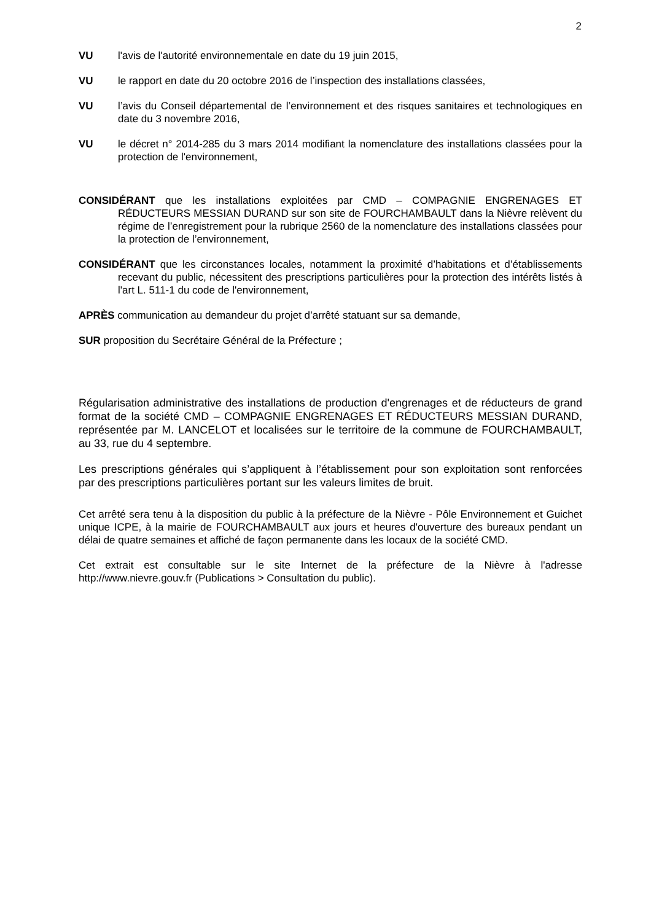2
VU l'avis de l'autorité environnementale en date du 19 juin 2015,
VU le rapport en date du 20 octobre 2016 de l’inspection des installations classées,
VU l’avis du Conseil départemental de l’environnement et des risques sanitaires et technologiques en date du 3 novembre 2016,
VU le décret n° 2014-285 du 3 mars 2014 modifiant la nomenclature des installations classées pour la protection de l'environnement,
CONSIDÉRANT que les installations exploitées par CMD – COMPAGNIE ENGRENAGES ET RÉDUCTEURS MESSIAN DURAND sur son site de FOURCHAMBAULT dans la Nièvre relèvent du régime de l’enregistrement pour la rubrique 2560 de la nomenclature des installations classées pour la protection de l’environnement,
CONSIDÉRANT que les circonstances locales, notamment la proximité d’habitations et d’établissements recevant du public, nécessitent des prescriptions particulières pour la protection des intérêts listés à l'art L. 511-1 du code de l'environnement,
APRÈS communication au demandeur du projet d’arrêté statuant sur sa demande,
SUR proposition du Secrétaire Général de la Préfecture ;
Régularisation administrative des installations de production d'engrenages et de réducteurs de grand format de la société CMD – COMPAGNIE ENGRENAGES ET RÉDUCTEURS MESSIAN DURAND, représentée par M. LANCELOT et localisées sur le territoire de la commune de FOURCHAMBAULT, au 33, rue du 4 septembre.
Les prescriptions générales qui s’appliquent à l’établissement pour son exploitation sont renforcées par des prescriptions particulières portant sur les valeurs limites de bruit.
Cet arrêté sera tenu à la disposition du public à la préfecture de la Nièvre - Pôle Environnement et Guichet unique ICPE, à la mairie de FOURCHAMBAULT aux jours et heures d'ouverture des bureaux pendant un délai de quatre semaines et affiché de façon permanente dans les locaux de la société CMD.
Cet extrait est consultable sur le site Internet de la préfecture de la Nièvre à l'adresse http://www.nievre.gouv.fr (Publications > Consultation du public).